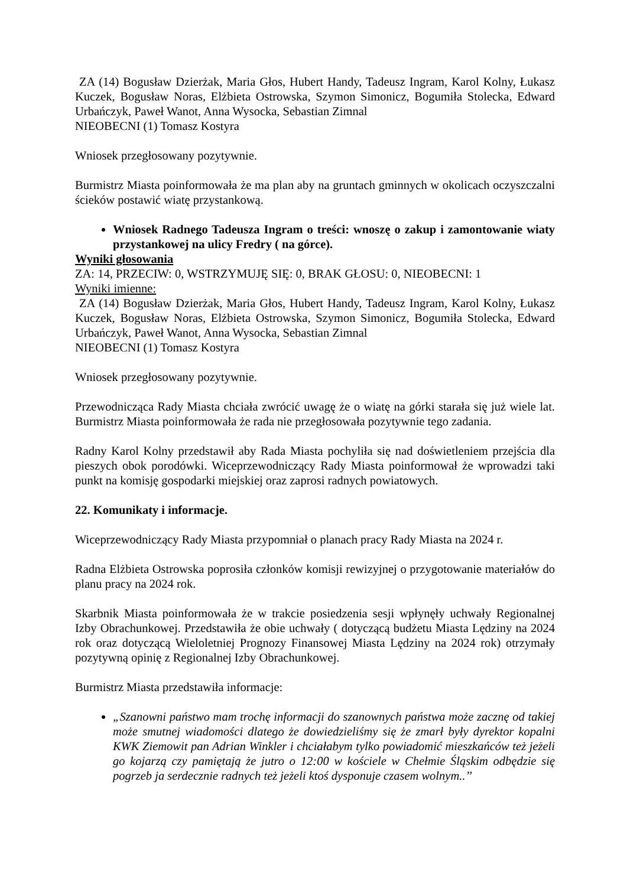ZA (14) Bogusław Dzierżak, Maria Głos, Hubert Handy, Tadeusz Ingram, Karol Kolny, Łukasz Kuczek, Bogusław Noras, Elżbieta Ostrowska, Szymon Simonicz, Bogumiła Stolecka, Edward Urbańczyk, Paweł Wanot, Anna Wysocka, Sebastian Zimnal
NIEOBECNI (1) Tomasz Kostyra
Wniosek przegłosowany pozytywnie.
Burmistrz Miasta poinformowała że ma plan aby na gruntach gminnych w okolicach oczyszczalni ścieków postawić wiatę przystankową.
Wniosek Radnego Tadeusza Ingram o treści: wnoszę o zakup i zamontowanie wiaty przystankowej na ulicy Fredry ( na górce).
Wyniki głosowania
ZA: 14, PRZECIW: 0, WSTRZYMUJĘ SIĘ: 0, BRAK GŁOSU: 0, NIEOBECNI: 1
Wyniki imienne:
ZA (14) Bogusław Dzierżak, Maria Głos, Hubert Handy, Tadeusz Ingram, Karol Kolny, Łukasz Kuczek, Bogusław Noras, Elżbieta Ostrowska, Szymon Simonicz, Bogumiła Stolecka, Edward Urbańczyk, Paweł Wanot, Anna Wysocka, Sebastian Zimnal
NIEOBECNI (1) Tomasz Kostyra
Wniosek przegłosowany pozytywnie.
Przewodnicząca Rady Miasta chciała zwrócić uwagę że o wiatę na górki starała się już wiele lat. Burmistrz Miasta poinformowała że rada nie przegłosowała pozytywnie tego zadania.
Radny Karol Kolny przedstawił aby Rada Miasta pochyliła się nad doświetleniem przejścia dla pieszych obok porodówki. Wiceprzewodniczący Rady Miasta poinformował że wprowadzi taki punkt na komisję gospodarki miejskiej oraz zaprosi radnych powiatowych.
22. Komunikaty i informacje.
Wiceprzewodniczący Rady Miasta przypomniał o planach pracy Rady Miasta na 2024 r.
Radna Elżbieta Ostrowska poprosiła członków komisji rewizyjnej o przygotowanie materiałów do planu pracy na 2024 rok.
Skarbnik Miasta poinformowała że w trakcie posiedzenia sesji wpłynęły uchwały Regionalnej Izby Obrachunkowej. Przedstawiła że obie uchwały ( dotyczącą budżetu Miasta Lędziny na 2024 rok oraz dotyczącą Wieloletniej Prognozy Finansowej Miasta Lędziny na 2024 rok) otrzymały pozytywną opinię z Regionalnej Izby Obrachunkowej.
Burmistrz Miasta przedstawiła informacje:
„Szanowni państwo mam trochę informacji do szanownych państwa może zacznę od takiej może smutnej wiadomości dlatego że dowiedzieliśmy się że zmarł były dyrektor kopalni KWK Ziemowit pan Adrian Winkler i chciałabym tylko powiadomić mieszkańców też jeżeli go kojarzą czy pamiętają że jutro o 12:00 w kościele w Chełmie Śląskim odbędzie się pogrzeb ja serdecznie radnych też jeżeli ktoś dysponuje czasem wolnym..’’